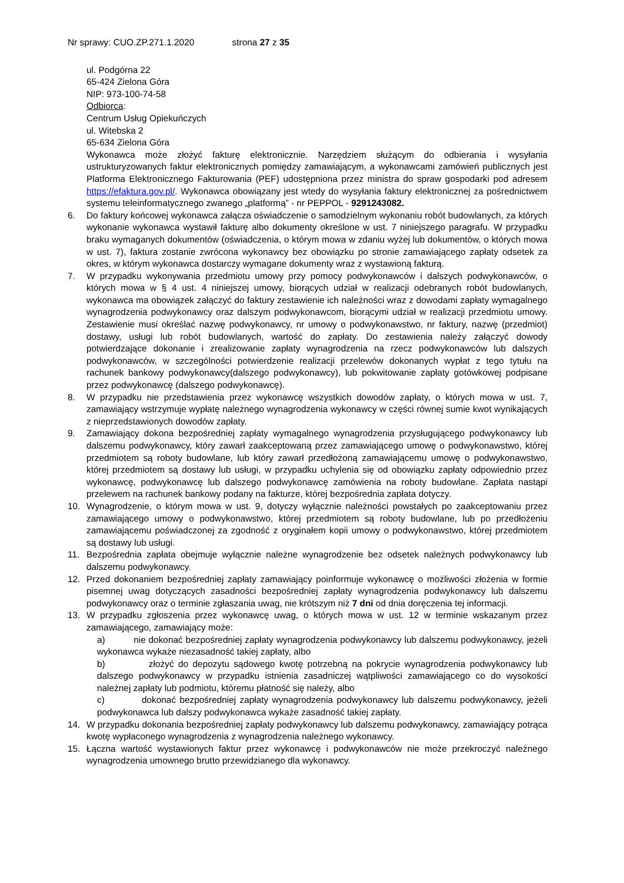Nr sprawy: CUO.ZP.271.1.2020 strona 27 z 35
ul. Podgórna 22
65-424 Zielona Góra
NIP: 973-100-74-58
Odbiorca:
Centrum Usług Opiekuńczych
ul. Witebska 2
65-634 Zielona Góra
Wykonawca może złożyć fakturę elektronicznie. Narzędziem służącym do odbierania i wysyłania ustrukturyzowanych faktur elektronicznych pomiędzy zamawiającym, a wykonawcami zamówień publicznych jest Platforma Elektronicznego Fakturowania (PEF) udostępniona przez ministra do spraw gospodarki pod adresem https://efaktura.gov.pl/. Wykonawca obowiązany jest wtedy do wysyłania faktury elektronicznej za pośrednictwem systemu teleinformatycznego zwanego „platformą” - nr PEPPOL - 9291243082.
6. Do faktury końcowej wykonawca załącza oświadczenie o samodzielnym wykonaniu robót budowlanych, za których wykonanie wykonawca wystawił fakturę albo dokumenty określone w ust. 7 niniejszego paragrafu. W przypadku braku wymaganych dokumentów (oświadczenia, o którym mowa w zdaniu wyżej lub dokumentów, o których mowa w ust. 7), faktura zostanie zwrócona wykonawcy bez obowiązku po stronie zamawiającego zapłaty odsetek za okres, w którym wykonawca dostarczy wymagane dokumenty wraz z wystawioną fakturą.
7. W przypadku wykonywania przedmiotu umowy przy pomocy podwykonawców i dalszych podwykonawców, o których mowa w § 4 ust. 4 niniejszej umowy, biorących udział w realizacji odebranych robót budowlanych, wykonawca ma obowiązek załączyć do faktury zestawienie ich należności wraz z dowodami zapłaty wymagalnego wynagrodzenia podwykonawcy oraz dalszym podwykonawcom, biorącymi udział w realizacji przedmiotu umowy. Zestawienie musi określać nazwę podwykonawcy, nr umowy o podwykonawstwo, nr faktury, nazwę (przedmiot) dostawy, usługi lub robót budowlanych, wartość do zapłaty. Do zestawienia należy załączyć dowody potwierdzające dokonanie i zrealizowanie zapłaty wynagrodzenia na rzecz podwykonawców lub dalszych podwykonawców, w szczególności potwierdzenie realizacji przelewów dokonanych wypłat z tego tytułu na rachunek bankowy podwykonawcy(dalszego podwykonawcy), lub pokwitowanie zapłaty gotówkowej podpisane przez podwykonawcę (dalszego podwykonawcę).
8. W przypadku nie przedstawienia przez wykonawcę wszystkich dowodów zapłaty, o których mowa w ust. 7, zamawiający wstrzymuje wypłatę należnego wynagrodzenia wykonawcy w części równej sumie kwot wynikających z nieprzedstawionych dowodów zapłaty.
9. Zamawiający dokona bezpośredniej zapłaty wymagalnego wynagrodzenia przysługującego podwykonawcy lub dalszemu podwykonawcy, który zawarł zaakceptowaną przez zamawiającego umowę o podwykonawstwo, której przedmiotem są roboty budowlane, lub który zawarł przedłożoną zamawiającemu umowę o podwykonawstwo, której przedmiotem są dostawy lub usługi, w przypadku uchylenia się od obowiązku zapłaty odpowiednio przez wykonawcę, podwykonawcę lub dalszego podwykonawcę zamówienia na roboty budowlane. Zapłata nastąpi przelewem na rachunek bankowy podany na fakturze, której bezpośrednia zapłata dotyczy.
10. Wynagrodzenie, o którym mowa w ust. 9, dotyczy wyłącznie należności powstałych po zaakceptowaniu przez zamawiającego umowy o podwykonawstwo, której przedmiotem są roboty budowlane, lub po przedłożeniu zamawiającemu poświadczonej za zgodność z oryginałem kopii umowy o podwykonawstwo, której przedmiotem są dostawy lub usługi.
11. Bezpośrednia zapłata obejmuje wyłącznie należne wynagrodzenie bez odsetek należnych podwykonawcy lub dalszemu podwykonawcy.
12. Przed dokonaniem bezpośredniej zapłaty zamawiający poinformuje wykonawcę o możliwości złożenia w formie pisemnej uwag dotyczących zasadności bezpośredniej zapłaty wynagrodzenia podwykonawcy lub dalszemu podwykonawcy oraz o terminie zgłaszania uwag, nie krótszym niż 7 dni od dnia doręczenia tej informacji.
13. W przypadku zgłoszenia przez wykonawcę uwag, o których mowa w ust. 12 w terminie wskazanym przez zamawiającego, zamawiający może:
a) nie dokonać bezpośredniej zapłaty wynagrodzenia podwykonawcy lub dalszemu podwykonawcy, jeżeli wykonawca wykaże niezasadność takiej zapłaty, albo
b) złożyć do depozytu sądowego kwotę potrzebną na pokrycie wynagrodzenia podwykonawcy lub dalszego podwykonawcy w przypadku istnienia zasadniczej wątpliwości zamawiającego co do wysokości należnej zapłaty lub podmiotu, któremu płatność się należy, albo
c) dokonać bezpośredniej zapłaty wynagrodzenia podwykonawcy lub dalszemu podwykonawcy, jeżeli podwykonawca lub dalszy podwykonawca wykaże zasadność takiej zapłaty.
14. W przypadku dokonania bezpośredniej zapłaty podwykonawcy lub dalszemu podwykonawcy, zamawiający potrąca kwotę wypłaconego wynagrodzenia z wynagrodzenia należnego wykonawcy.
15. Łączna wartość wystawionych faktur przez wykonawcę i podwykonawców nie może przekroczyć należnego wynagrodzenia umownego brutto przewidzianego dla wykonawcy.